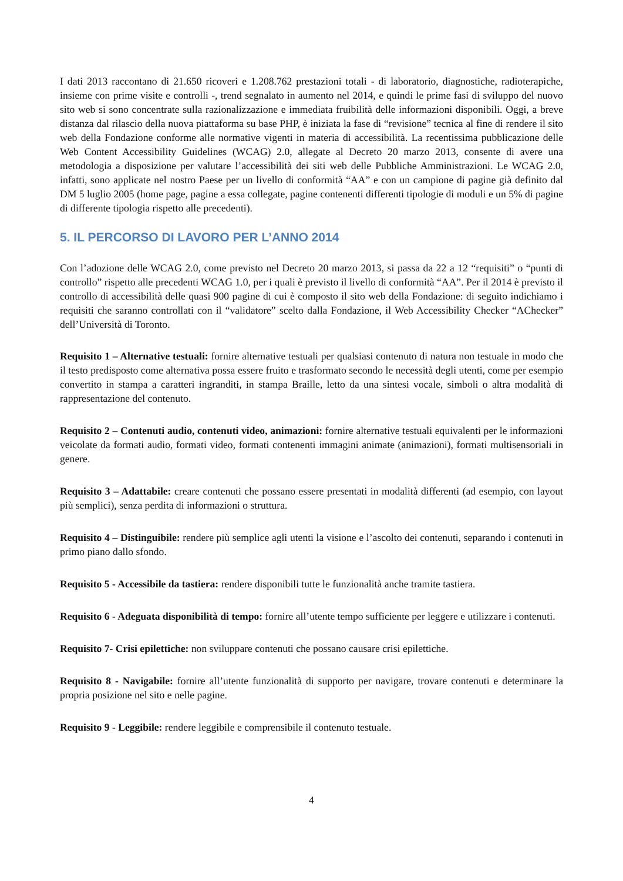I dati 2013 raccontano di 21.650 ricoveri e 1.208.762 prestazioni totali - di laboratorio, diagnostiche, radioterapiche, insieme con prime visite e controlli -, trend segnalato in aumento nel 2014, e quindi le prime fasi di sviluppo del nuovo sito web si sono concentrate sulla razionalizzazione e immediata fruibilità delle informazioni disponibili. Oggi, a breve distanza dal rilascio della nuova piattaforma su base PHP, è iniziata la fase di “revisione” tecnica al fine di rendere il sito web della Fondazione conforme alle normative vigenti in materia di accessibilità. La recentissima pubblicazione delle Web Content Accessibility Guidelines (WCAG) 2.0, allegate al Decreto 20 marzo 2013, consente di avere una metodologia a disposizione per valutare l’accessibilità dei siti web delle Pubbliche Amministrazioni. Le WCAG 2.0, infatti, sono applicate nel nostro Paese per un livello di conformità “AA” e con un campione di pagine già definito dal DM 5 luglio 2005 (home page, pagine a essa collegate, pagine contenenti differenti tipologie di moduli e un 5% di pagine di differente tipologia rispetto alle precedenti).
5. IL PERCORSO DI LAVORO PER L’ANNO 2014
Con l’adozione delle WCAG 2.0, come previsto nel Decreto 20 marzo 2013, si passa da 22 a 12 “requisiti” o “punti di controllo” rispetto alle precedenti WCAG 1.0, per i quali è previsto il livello di conformità “AA”. Per il 2014 è previsto il controllo di accessibilità delle quasi 900 pagine di cui è composto il sito web della Fondazione: di seguito indichiamo i requisiti che saranno controllati con il “validatore” scelto dalla Fondazione, il Web Accessibility Checker “AChecker” dell’Università di Toronto.
Requisito 1 – Alternative testuali: fornire alternative testuali per qualsiasi contenuto di natura non testuale in modo che il testo predisposto come alternativa possa essere fruito e trasformato secondo le necessità degli utenti, come per esempio convertito in stampa a caratteri ingranditi, in stampa Braille, letto da una sintesi vocale, simboli o altra modalità di rappresentazione del contenuto.
Requisito 2 – Contenuti audio, contenuti video, animazioni: fornire alternative testuali equivalenti per le informazioni veicolate da formati audio, formati video, formati contenenti immagini animate (animazioni), formati multisensoriali in genere.
Requisito 3 – Adattabile: creare contenuti che possano essere presentati in modalità differenti (ad esempio, con layout più semplici), senza perdita di informazioni o struttura.
Requisito 4 – Distinguibile: rendere più semplice agli utenti la visione e l’ascolto dei contenuti, separando i contenuti in primo piano dallo sfondo.
Requisito 5 - Accessibile da tastiera: rendere disponibili tutte le funzionalità anche tramite tastiera.
Requisito 6 - Adeguata disponibilità di tempo: fornire all’utente tempo sufficiente per leggere e utilizzare i contenuti.
Requisito 7- Crisi epilettiche: non sviluppare contenuti che possano causare crisi epilettiche.
Requisito 8 - Navigabile: fornire all’utente funzionalità di supporto per navigare, trovare contenuti e determinare la propria posizione nel sito e nelle pagine.
Requisito 9 - Leggibile: rendere leggibile e comprensibile il contenuto testuale.
4